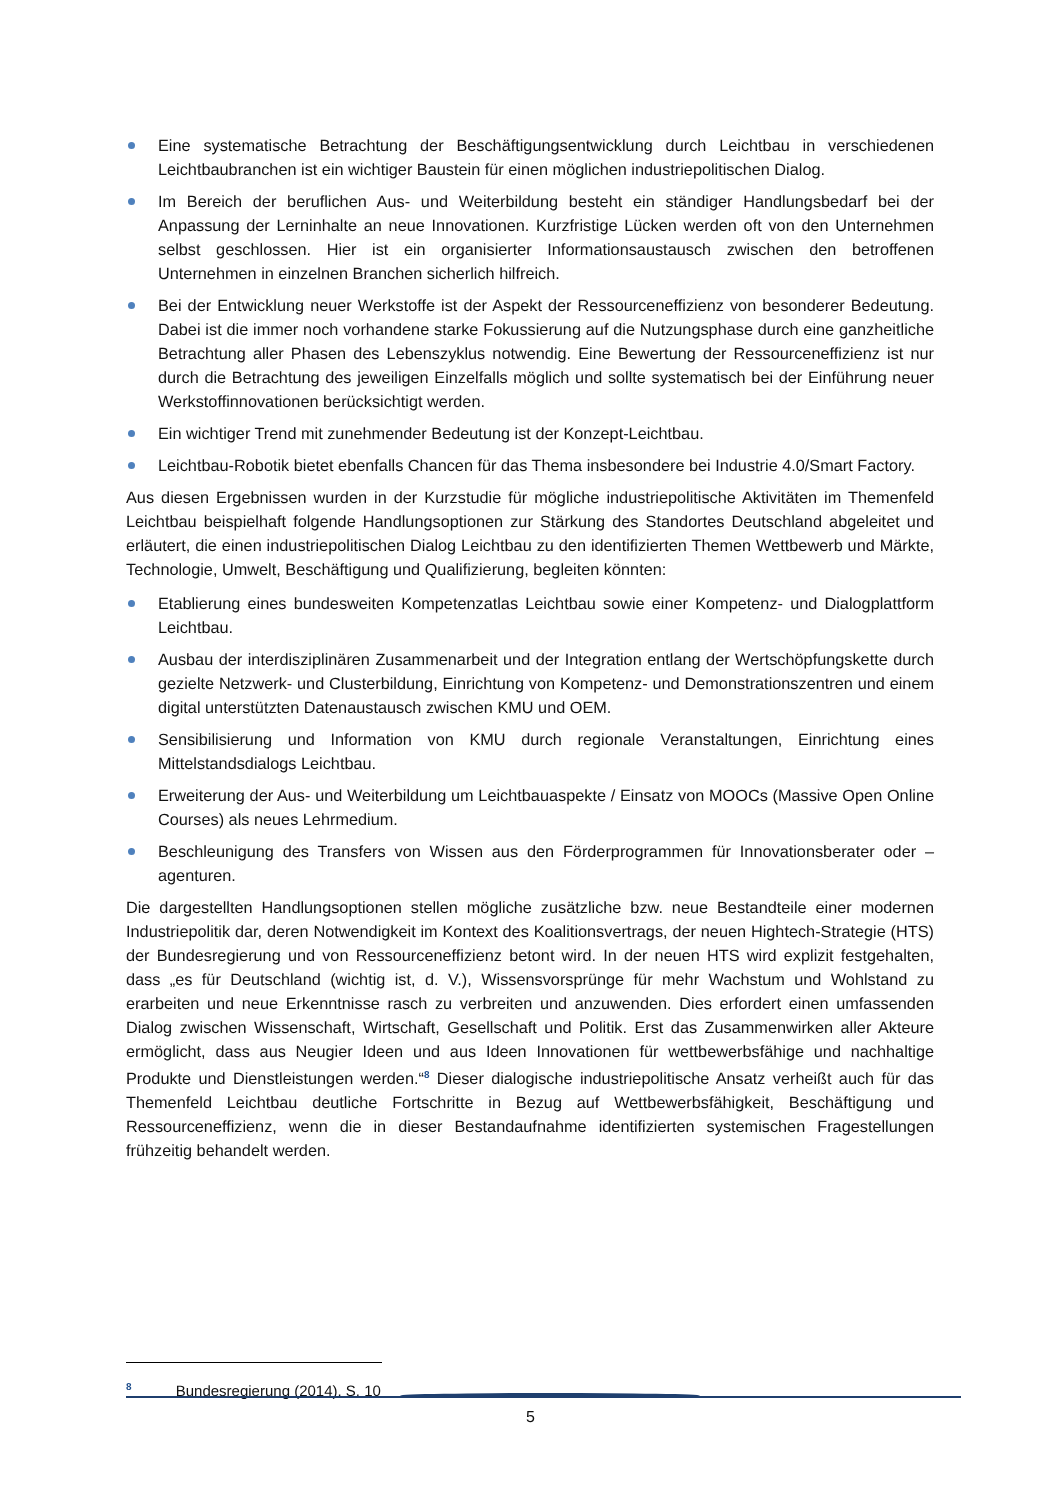Eine systematische Betrachtung der Beschäftigungsentwicklung durch Leichtbau in verschiedenen Leichtbaubranchen ist ein wichtiger Baustein für einen möglichen industriepolitischen Dialog.
Im Bereich der beruflichen Aus- und Weiterbildung besteht ein ständiger Handlungsbedarf bei der Anpassung der Lerninhalte an neue Innovationen. Kurzfristige Lücken werden oft von den Unternehmen selbst geschlossen. Hier ist ein organisierter Informationsaustausch zwischen den betroffenen Unternehmen in einzelnen Branchen sicherlich hilfreich.
Bei der Entwicklung neuer Werkstoffe ist der Aspekt der Ressourceneffizienz von besonderer Bedeutung. Dabei ist die immer noch vorhandene starke Fokussierung auf die Nutzungsphase durch eine ganzheitliche Betrachtung aller Phasen des Lebenszyklus notwendig. Eine Bewertung der Ressourceneffizienz ist nur durch die Betrachtung des jeweiligen Einzelfalls möglich und sollte systematisch bei der Einführung neuer Werkstoffinnovationen berücksichtigt werden.
Ein wichtiger Trend mit zunehmender Bedeutung ist der Konzept-Leichtbau.
Leichtbau-Robotik bietet ebenfalls Chancen für das Thema insbesondere bei Industrie 4.0/Smart Factory.
Aus diesen Ergebnissen wurden in der Kurzstudie für mögliche industriepolitische Aktivitäten im Themenfeld Leichtbau beispielhaft folgende Handlungsoptionen zur Stärkung des Standortes Deutschland abgeleitet und erläutert, die einen industriepolitischen Dialog Leichtbau zu den identifizierten Themen Wettbewerb und Märkte, Technologie, Umwelt, Beschäftigung und Qualifizierung, begleiten könnten:
Etablierung eines bundesweiten Kompetenzatlas Leichtbau sowie einer Kompetenz- und Dialogplattform Leichtbau.
Ausbau der interdisziplinären Zusammenarbeit und der Integration entlang der Wertschöpfungskette durch gezielte Netzwerk- und Clusterbildung, Einrichtung von Kompetenz- und Demonstrationszentren und einem digital unterstützten Datenaustausch zwischen KMU und OEM.
Sensibilisierung und Information von KMU durch regionale Veranstaltungen, Einrichtung eines Mittelstandsdialogs Leichtbau.
Erweiterung der Aus- und Weiterbildung um Leichtbauaspekte / Einsatz von MOOCs (Massive Open Online Courses) als neues Lehrmedium.
Beschleunigung des Transfers von Wissen aus den Förderprogrammen für Innovationsberater oder –agenturen.
Die dargestellten Handlungsoptionen stellen mögliche zusätzliche bzw. neue Bestandteile einer modernen Industriepolitik dar, deren Notwendigkeit im Kontext des Koalitionsvertrags, der neuen Hightech-Strategie (HTS) der Bundesregierung und von Ressourceneffizienz betont wird. In der neuen HTS wird explizit festgehalten, dass „es für Deutschland (wichtig ist, d. V.), Wissensvorsprünge für mehr Wachstum und Wohlstand zu erarbeiten und neue Erkenntnisse rasch zu verbreiten und anzuwenden. Dies erfordert einen umfassenden Dialog zwischen Wissenschaft, Wirtschaft, Gesellschaft und Politik. Erst das Zusammenwirken aller Akteure ermöglicht, dass aus Neugier Ideen und aus Ideen Innovationen für wettbewerbsfähige und nachhaltige Produkte und Dienstleistungen werden.“<sup>8</sup> Dieser dialogische industriepolitische Ansatz verheißt auch für das Themenfeld Leichtbau deutliche Fortschritte in Bezug auf Wettbewerbsfähigkeit, Beschäftigung und Ressourceneffizienz, wenn die in dieser Bestandaufnahme identifizierten systemischen Fragestellungen frühzeitig behandelt werden.
<sup>8</sup> Bundesregierung (2014), S. 10
5